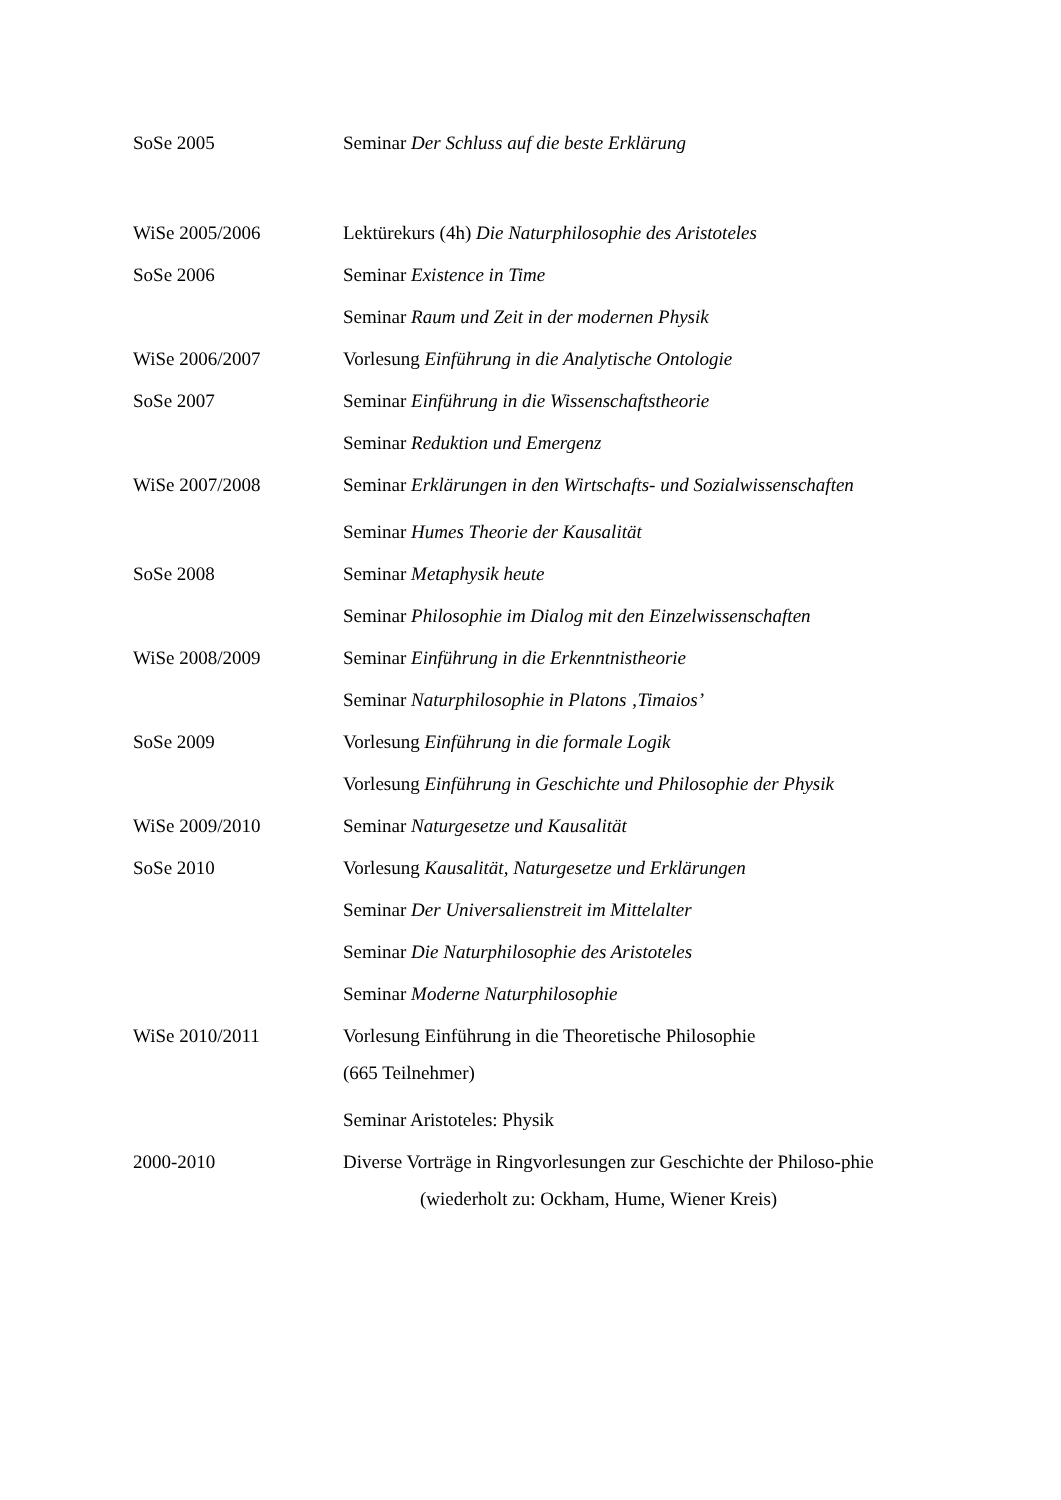SoSe 2005 Seminar Der Schluss auf die beste Erklärung
WiSe 2005/2006 Lektürekurs (4h) Die Naturphilosophie des Aristoteles
SoSe 2006 Seminar Existence in Time
Seminar Raum und Zeit in der modernen Physik
WiSe 2006/2007 Vorlesung Einführung in die Analytische Ontologie
SoSe 2007 Seminar Einführung in die Wissenschaftstheorie
Seminar Reduktion und Emergenz
WiSe 2007/2008
Seminar Erklärungen in den Wirtschafts- und Sozialwissenschaften
Seminar Humes Theorie der Kausalität
SoSe 2008 Seminar Metaphysik heute
Seminar Philosophie im Dialog mit den Einzelwissenschaften
WiSe 2008/2009 Seminar Einführung in die Erkenntnistheorie
Seminar Naturphilosophie in Platons ‚Timaios’
SoSe 2009 Vorlesung Einführung in die formale Logik
Vorlesung Einführung in Geschichte und Philosophie der Physik
WiSe 2009/2010 Seminar Naturgesetze und Kausalität
SoSe 2010 Vorlesung Kausalität, Naturgesetze und Erklärungen
Seminar Der Universalienstreit im Mittelalter
Seminar Die Naturphilosophie des Aristoteles
Seminar Moderne Naturphilosophie
WiSe 2010/2011
Vorlesung Einführung in die Theoretische Philosophie
(665 Teilnehmer)
Seminar Aristoteles: Physik
2000-2010
Diverse Vorträge in Ringvorlesungen zur Geschichte der Philoso-phie (wiederholt zu: Ockham, Hume, Wiener Kreis)